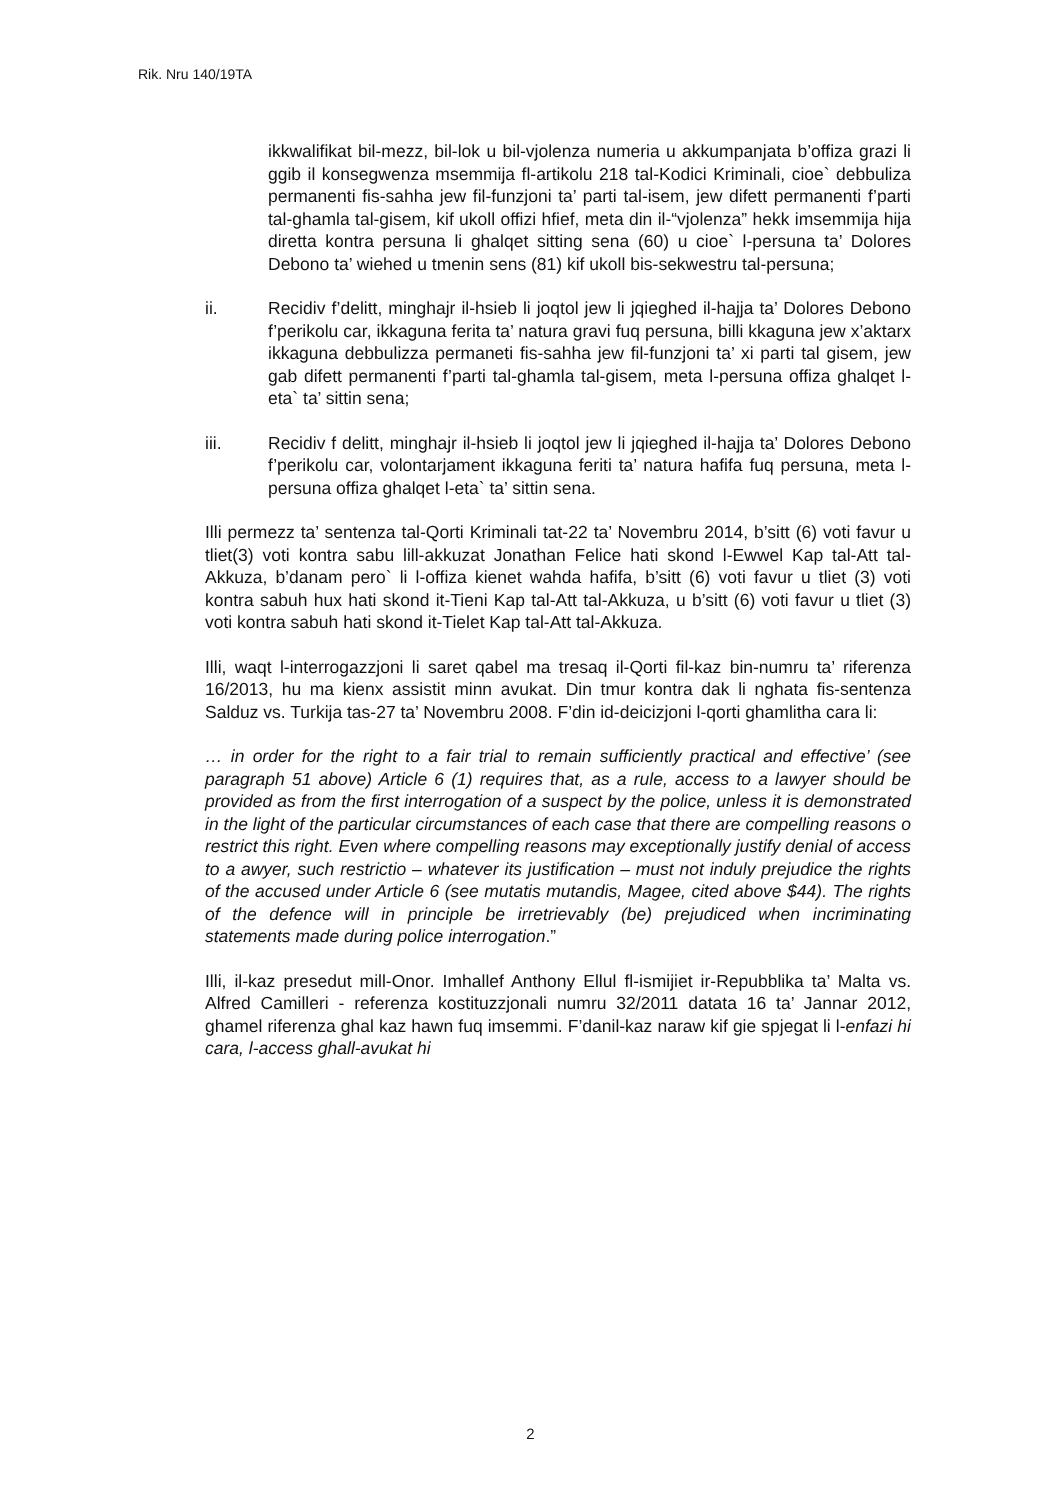Rik. Nru 140/19TA
ikkwalifikat bil-mezz, bil-lok u bil-vjolenza numeria u akkumpanjata b’offiza grazi li ggib il konsegwenza msemmija fl-artikolu 218 tal-Kodici Kriminali, cioe` debbuliza permanenti fis-sahha jew fil-funzjoni ta’ parti tal-isem, jew difett permanenti f’parti tal-ghamla tal-gisem, kif ukoll offizi hfief, meta din il-“vjolenza” hekk imsemmija hija diretta kontra persuna li ghalqet sitting sena (60) u cioe` l-persuna ta’ Dolores Debono ta’ wiehed u tmenin sens (81) kif ukoll bis-sekwestru tal-persuna;
ii. Recidiv f’delitt, minghajr il-hsieb li joqtol jew li jqieghed il-hajja ta’ Dolores Debono f’perikolu car, ikkaguna ferita ta’ natura gravi fuq persuna, billi kkaguna jew x’aktarx ikkaguna debbulizza permaneti fis-sahha jew fil-funzjoni ta’ xi parti tal gisem, jew gab difett permanenti f’parti tal-ghamla tal-gisem, meta l-persuna offiza ghalqet l-eta` ta’ sittin sena;
iii. Recidiv f delitt, minghajr il-hsieb li joqtol jew li jqieghed il-hajja ta’ Dolores Debono f’perikolu car, volontarjament ikkaguna feriti ta’ natura hafifa fuq persuna, meta l-persuna offiza ghalqet l-eta` ta’ sittin sena.
Illi permezz ta’ sentenza tal-Qorti Kriminali tat-22 ta’ Novembru 2014, b’sitt (6) voti favur u tliet(3) voti kontra sabu lill-akkuzat Jonathan Felice hati skond l-Ewwel Kap tal-Att tal-Akkuza, b’danam pero` li l-offiza kienet wahda hafifa, b’sitt (6) voti favur u tliet (3) voti kontra sabuh hux hati skond it-Tieni Kap tal-Att tal-Akkuza, u b’sitt (6) voti favur u tliet (3) voti kontra sabuh hati skond it-Tielet Kap tal-Att tal-Akkuza.
Illi, waqt l-interrogazzjoni li saret qabel ma tresaq il-Qorti fil-kaz bin-numru ta’ riferenza 16/2013, hu ma kienx assistit minn avukat. Din tmur kontra dak li nghata fis-sentenza Salduz vs. Turkija tas-27 ta’ Novembru 2008. F’din id-deicizjoni l-qorti ghamlitha cara li:
… in order for the right to a fair trial to remain sufficiently practical and effective’ (see paragraph 51 above) Article 6 (1) requires that, as a rule, access to a lawyer should be provided as from the first interrogation of a suspect by the police, unless it is demonstrated in the light of the particular circumstances of each case that there are compelling reasons o restrict this right. Even where compelling reasons may exceptionally justify denial of access to a awyer, such restrictio – whatever its justification – must not induly prejudice the rights of the accused under Article 6 (see mutatis mutandis, Magee, cited above $44). The rights of the defence will in principle be irretrievably (be) prejudiced when incriminating statements made during police interrogation.”
Illi, il-kaz presedut mill-Onor. Imhallef Anthony Ellul fl-ismijiet ir-Repubblika ta’ Malta vs. Alfred Camilleri - referenza kostituzzjonali numru 32/2011 datata 16 ta’ Jannar 2012, ghamel riferenza ghal kaz hawn fuq imsemmi. F’danil-kaz naraw kif gie spjegat li l-enfazi hi cara, l-access ghall-avukat hi
2